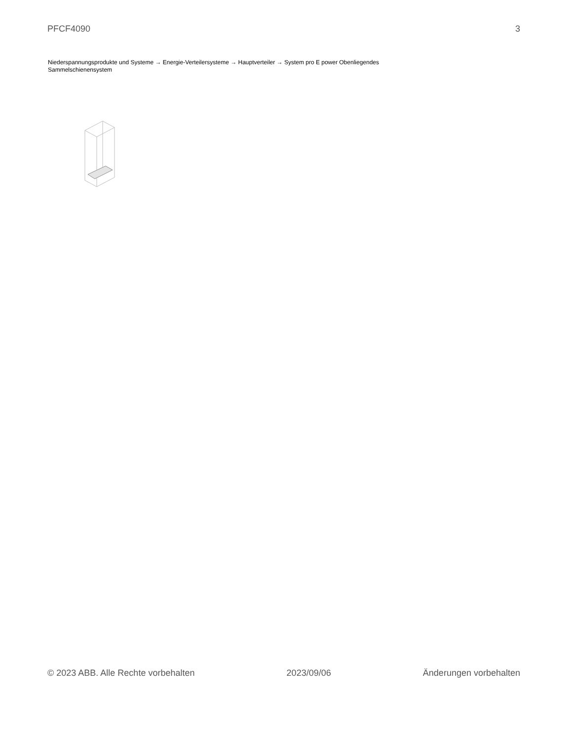PFCF4090 3
Niederspannungsprodukte und Systeme → Energie-Verteilersysteme → Hauptverteiler → System pro E power Obenliegendes Sammelschienensystem
© 2023 ABB. Alle Rechte vorbehalten 2023/09/06 Änderungen vorbehalten